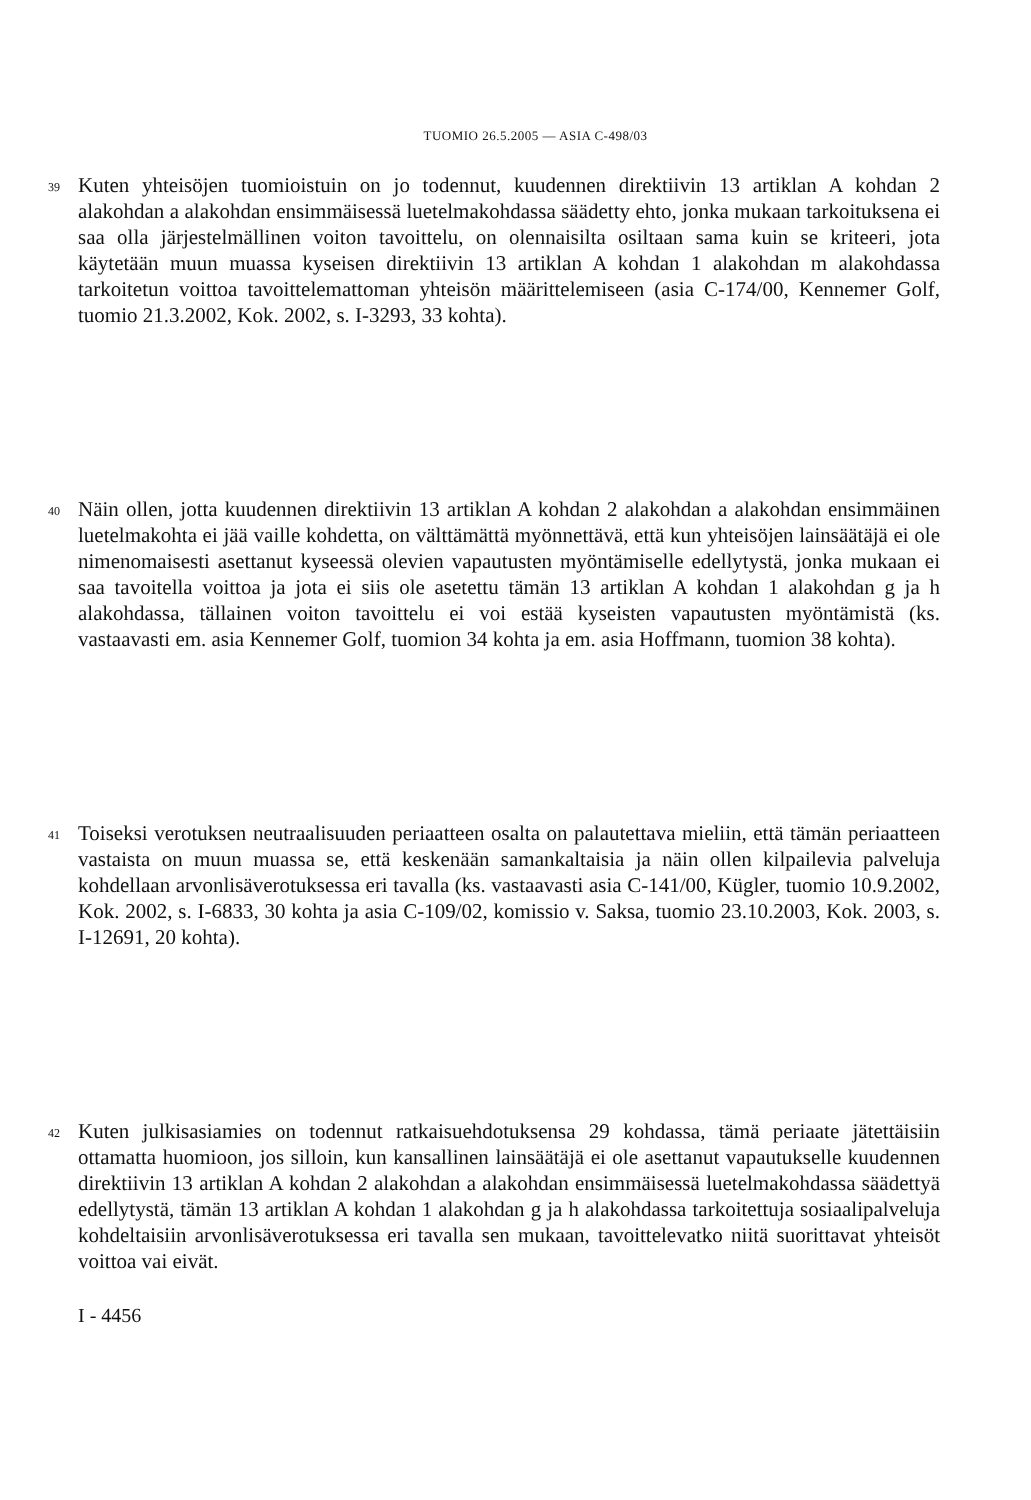TUOMIO 26.5.2005 — ASIA C-498/03
39
Kuten yhteisöjen tuomioistuin on jo todennut, kuudennen direktiivin 13 artiklan A kohdan 2 alakohdan a alakohdan ensimmäisessä luetelmakohdassa säädetty ehto, jonka mukaan tarkoituksena ei saa olla järjestelmällinen voiton tavoittelu, on olennaisilta osiltaan sama kuin se kriteeri, jota käytetään muun muassa kyseisen direktiivin 13 artiklan A kohdan 1 alakohdan m alakohdassa tarkoitetun voittoa tavoittelemattoman yhteisön määrittelemiseen (asia C-174/00, Kennemer Golf, tuomio 21.3.2002, Kok. 2002, s. I-3293, 33 kohta).
40
Näin ollen, jotta kuudennen direktiivin 13 artiklan A kohdan 2 alakohdan a alakohdan ensimmäinen luetelmakohta ei jää vaille kohdetta, on välttämättä myönnettävä, että kun yhteisöjen lainsäätäjä ei ole nimenomaisesti asettanut kyseessä olevien vapautusten myöntämiselle edellytystä, jonka mukaan ei saa tavoitella voittoa ja jota ei siis ole asetettu tämän 13 artiklan A kohdan 1 alakohdan g ja h alakohdassa, tällainen voiton tavoittelu ei voi estää kyseisten vapautusten myöntämistä (ks. vastaavasti em. asia Kennemer Golf, tuomion 34 kohta ja em. asia Hoffmann, tuomion 38 kohta).
41
Toiseksi verotuksen neutraalisuuden periaatteen osalta on palautettava mieliin, että tämän periaatteen vastaista on muun muassa se, että keskenään samankaltaisia ja näin ollen kilpailevia palveluja kohdellaan arvonlisäverotuksessa eri tavalla (ks. vastaavasti asia C-141/00, Kügler, tuomio 10.9.2002, Kok. 2002, s. I-6833, 30 kohta ja asia C-109/02, komissio v. Saksa, tuomio 23.10.2003, Kok. 2003, s. I-12691, 20 kohta).
42
Kuten julkisasiamies on todennut ratkaisuehdotuksensa 29 kohdassa, tämä periaate jätettäisiin ottamatta huomioon, jos silloin, kun kansallinen lainsäätäjä ei ole asettanut vapautukselle kuudennen direktiivin 13 artiklan A kohdan 2 alakohdan a alakohdan ensimmäisessä luetelmakohdassa säädettyä edellytystä, tämän 13 artiklan A kohdan 1 alakohdan g ja h alakohdassa tarkoitettuja sosiaalipalveluja kohdeltaisiin arvonlisäverotuksessa eri tavalla sen mukaan, tavoittelevatko niitä suorittavat yhteisöt voittoa vai eivät.
I - 4456